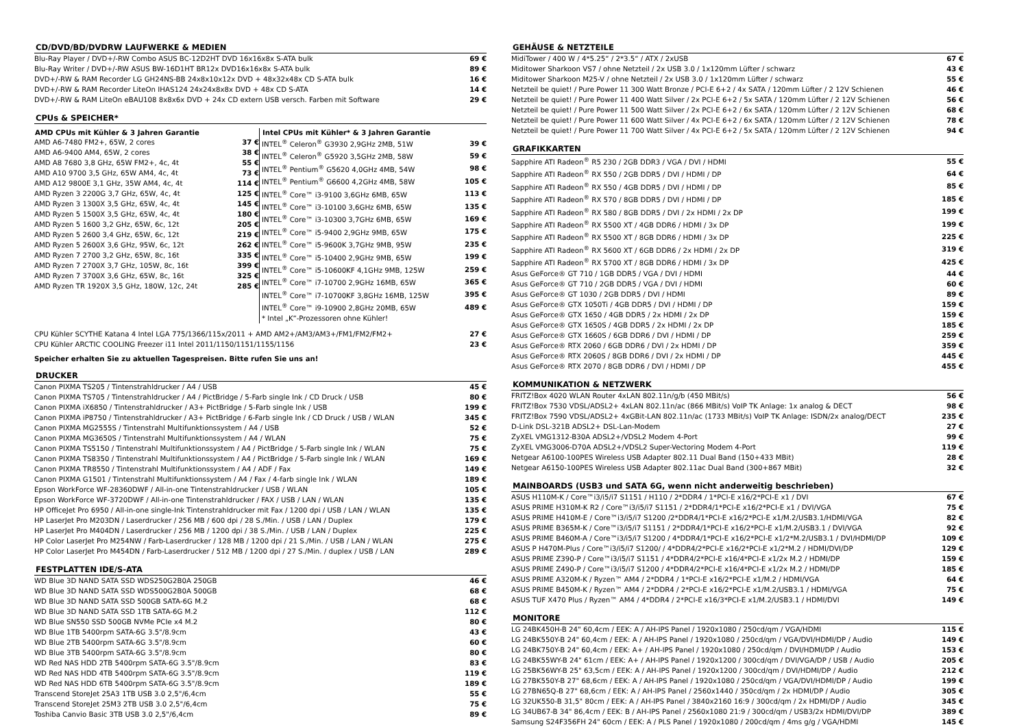CD/DVD/BD/DVDRW LAUFWERKE & MEDIEN
| Blu-Ray Player / DVD+/-RW Combo ASUS BC-12D2HT DVD 16x16x8x S-ATA bulk | 69 € |
| Blu-Ray Writer / DVD+/-RW ASUS BW-16D1HT BR12x DVD16x16x8x S-ATA bulk | 89 € |
| DVD+/-RW & RAM Recorder LG GH24NS-BB 24x8x10x12x DVD + 48x32x48x CD S-ATA bulk | 16 € |
| DVD+/-RW & RAM Recorder LiteOn IHAS124 24x24x8x8x DVD + 48x CD S-ATA | 14 € |
| DVD+/-RW & RAM LiteOn eBAU108 8x8x6x DVD + 24x CD extern USB versch. Farben mit Software | 29 € |
CPUs & SPEICHER*
| AMD CPUs mit Kühler & 3 Jahren Garantie | |
| --- | --- |
| AMD A6-7480 FM2+, 65W, 2 cores | 37 € |
| AMD A6-9400 AM4, 65W, 2 cores | 38 € |
| AMD A8 7680 3,8 GHz, 65W FM2+, 4c, 4t | 55 € |
| AMD A10 9700 3,5 GHz, 65W AM4, 4c, 4t | 73 € |
| AMD A12 9800E 3,1 GHz, 35W AM4, 4c, 4t | 114 € |
| AMD Ryzen 3 2200G 3,7 GHz, 65W, 4c, 4t | 125 € |
| AMD Ryzen 3 1300X 3,5 GHz, 65W, 4c, 4t | 145 € |
| AMD Ryzen 5 1500X 3,5 GHz, 65W, 4c, 4t | 180 € |
| AMD Ryzen 5 1600 3,2 GHz, 65W, 6c, 12t | 205 € |
| AMD Ryzen 5 2600 3,4 GHz, 65W, 6c, 12t | 219 € |
| AMD Ryzen 5 2600X 3,6 GHz, 95W, 6c, 12t | 262 € |
| AMD Ryzen 7 2700 3,2 GHz, 65W, 8c, 16t | 335 € |
| AMD Ryzen 7 2700X 3,7 GHz, 105W, 8c, 16t | 399 € |
| AMD Ryzen 7 3700X 3,6 GHz, 65W, 8c, 16t | 325 € |
| AMD Ryzen TR 1920X 3,5 GHz, 180W, 12c, 24t | 285 € |
| Intel CPUs mit Kühler* & 3 Jahren Garantie | |
| --- | --- |
| INTEL<sup>®</sup> Celeron<sup>®</sup> G3930 2,9GHz 2MB, 51W | 39 € |
| INTEL<sup>®</sup> Celeron<sup>®</sup> G5920 3,5GHz 2MB, 58W | 59 € |
| INTEL<sup>®</sup> Pentium<sup>®</sup> G5620 4,0GHz 4MB, 54W | 98 € |
| INTEL<sup>®</sup> Pentium<sup>®</sup> G6600 4,2GHz 4MB, 58W | 105 € |
| INTEL<sup>®</sup> Core™ i3-9100 3,6GHz 6MB, 65W | 113 € |
| INTEL<sup>®</sup> Core™ i3-10100 3,6GHz 6MB, 65W | 135 € |
| INTEL<sup>®</sup> Core™ i3-10300 3,7GHz 6MB, 65W | 169 € |
| INTEL<sup>®</sup> Core™ i5-9400 2,9GHz 9MB, 65W | 175 € |
| INTEL<sup>®</sup> Core™ i5-9600K 3,7GHz 9MB, 95W | 235 € |
| INTEL<sup>®</sup> Core™ i5-10400 2,9GHz 9MB, 65W | 199 € |
| INTEL<sup>®</sup> Core™ i5-10600KF 4,1GHz 9MB, 125W | 259 € |
| INTEL<sup>®</sup> Core™ i7-10700 2,9GHz 16MB, 65W | 365 € |
| INTEL<sup>®</sup> Core™ i7-10700KF 3,8GHz 16MB, 125W | 395 € |
| INTEL<sup>®</sup> Core™ i9-10900 2,8GHz 20MB, 65W | 489 € |
| * Intel „K“-Prozessoren ohne Kühler! | |
| CPU Kühler SCYTHE Katana 4 Intel LGA 775/1366/115x/2011 + AMD AM2+/AM3/AM3+/FM1/FM2/FM2+ | 27 € |
| CPU Kühler ARCTIC COOLING Freezer i11 Intel 2011/1150/1151/1155/1156 | 23 € |
Speicher erhalten Sie zu aktuellen Tagespreisen. Bitte rufen Sie uns an!
DRUCKER
| Canon PIXMA TS205 / Tintenstrahldrucker / A4 / USB | 45 € |
| Canon PIXMA TS705 / Tintenstrahldrucker / A4 / PictBridge / 5-Farb single Ink / CD Druck / USB | 80 € |
| Canon PIXMA iX6850 / Tintenstrahldrucker / A3+ PictBridge / 5-Farb single Ink / USB | 199 € |
| Canon PIXMA iP8750 / Tintenstrahldrucker / A3+ PictBridge / 6-Farb single Ink / CD Druck / USB / WLAN | 345 € |
| Canon PIXMA MG2555S / Tintenstrahl Multifunktionssystem / A4 / USB | 52 € |
| Canon PIXMA MG3650S / Tintenstrahl Multifunktionssystem / A4 / WLAN | 75 € |
| Canon PIXMA TS5150 / Tintenstrahl Multifunktionssystem / A4 / PictBridge / 5-Farb single Ink / WLAN | 75 € |
| Canon PIXMA TS8350 / Tintenstrahl Multifunktionssystem / A4 / PictBridge / 5-Farb single Ink / WLAN | 169 € |
| Canon PIXMA TR8550 / Tintenstrahl Multifunktionssystem / A4 / ADF / Fax | 149 € |
| Canon PIXMA G1501 / Tintenstrahl Multifunktionssystem / A4 / Fax / 4-farb single Ink / WLAN | 189 € |
| Epson WorkForce WF-28360DWF / All-in-one Tintenstrahldrucker / USB / WLAN | 105 € |
| Epson WorkForce WF-3720DWF / All-in-one Tintenstrahldrucker / FAX / USB / LAN / WLAN | 135 € |
| HP OfficeJet Pro 6950 / All-in-one single-Ink Tintenstrahldrucker mit Fax / 1200 dpi / USB / LAN / WLAN | 135 € |
| HP LaserJet Pro M203DN / Laserdrucker / 256 MB / 600 dpi / 28 S./Min. / USB / LAN / Duplex | 179 € |
| HP LaserJet Pro M404DN / Laserdrucker / 256 MB / 1200 dpi / 38 S./Min. / USB / LAN / Duplex | 225 € |
| HP Color LaserJet Pro M254NW / Farb-Laserdrucker / 128 MB / 1200 dpi / 21 S./Min. / USB / LAN / WLAN | 275 € |
| HP Color LaserJet Pro M454DN / Farb-Laserdrucker / 512 MB / 1200 dpi / 27 S./Min. / duplex / USB / LAN | 289 € |
FESTPLATTEN IDE/S-ATA
| WD Blue 3D NAND SATA SSD WDS250G2B0A 250GB | 46 € |
| WD Blue 3D NAND SATA SSD WDS500G2B0A 500GB | 68 € |
| WD Blue 3D NAND SATA SSD 500GB SATA-6G M.2 | 68 € |
| WD Blue 3D NAND SATA SSD 1TB SATA-6G M.2 | 112 € |
| WD Blue SN550 SSD 500GB NVMe PCIe x4 M.2 | 80 € |
| WD Blue 1TB 5400rpm SATA-6G 3.5"/8.9cm | 43 € |
| WD Blue 2TB 5400rpm SATA-6G 3.5"/8.9cm | 60 € |
| WD Blue 3TB 5400rpm SATA-6G 3.5"/8.9cm | 80 € |
| WD Red NAS HDD 2TB 5400rpm SATA-6G 3.5"/8.9cm | 83 € |
| WD Red NAS HDD 4TB 5400rpm SATA-6G 3.5"/8.9cm | 119 € |
| WD Red NAS HDD 6TB 5400rpm SATA-6G 3.5"/8.9cm | 189 € |
| Transcend StoreJet 25A3 1TB USB 3.0 2,5"/6,4cm | 55 € |
| Transcend StoreJet 25M3 2TB USB 3.0 2,5"/6,4cm | 75 € |
| Toshiba Canvio Basic 3TB USB 3.0 2,5"/6,4cm | 89 € |
GEHÄUSE & NETZTEILE
| MidiTower / 400 W / 4*5.25“ / 2*3.5“ / ATX / 2xUSB | 67 € |
| Miditower Sharkoon VS7 / ohne Netzteil / 2x USB 3.0 / 1x120mm Lüfter / schwarz | 43 € |
| Miditower Sharkoon M25-V / ohne Netzteil / 2x USB 3.0 / 1x120mm Lüfter / schwarz | 55 € |
| Netzteil be quiet! / Pure Power 11 300 Watt Bronze / PCI-E 6+2 / 4x SATA / 120mm Lüfter / 2 12V Schienen | 46 € |
| Netzteil be quiet! / Pure Power 11 400 Watt Silver / 2x PCI-E 6+2 / 5x SATA / 120mm Lüfter / 2 12V Schienen | 56 € |
| Netzteil be quiet! / Pure Power 11 500 Watt Silver / 2x PCI-E 6+2 / 6x SATA / 120mm Lüfter / 2 12V Schienen | 68 € |
| Netzteil be quiet! / Pure Power 11 600 Watt Silver / 4x PCI-E 6+2 / 6x SATA / 120mm Lüfter / 2 12V Schienen | 78 € |
| Netzteil be quiet! / Pure Power 11 700 Watt Silver / 4x PCI-E 6+2 / 5x SATA / 120mm Lüfter / 2 12V Schienen | 94 € |
GRAFIKKARTEN
| Sapphire ATI Radeon<sup>®</sup> R5 230 / 2GB DDR3 / VGA / DVI / HDMI | 55 € |
| Sapphire ATI Radeon<sup>®</sup> RX 550 / 2GB DDR5 / DVI / HDMI / DP | 64 € |
| Sapphire ATI Radeon<sup>®</sup> RX 550 / 4GB DDR5 / DVI / HDMI / DP | 85 € |
| Sapphire ATI Radeon<sup>®</sup> RX 570 / 8GB DDR5 / DVI / HDMI / DP | 185 € |
| Sapphire ATI Radeon<sup>®</sup> RX 580 / 8GB DDR5 / DVI / 2x HDMI / 2x DP | 199 € |
| Sapphire ATI Radeon<sup>®</sup> RX 5500 XT / 4GB DDR6 / HDMI / 3x DP | 199 € |
| Sapphire ATI Radeon<sup>®</sup> RX 5500 XT / 8GB DDR6 / HDMI / 3x DP | 225 € |
| Sapphire ATI Radeon<sup>®</sup> RX 5600 XT / 6GB DDR6 / 2x HDMI / 2x DP | 319 € |
| Sapphire ATI Radeon<sup>®</sup> RX 5700 XT / 8GB DDR6 / HDMI / 3x DP | 425 € |
| Asus GeForce® GT 710 / 1GB DDR5 / VGA / DVI / HDMI | 44 € |
| Asus GeForce® GT 710 / 2GB DDR5 / VGA / DVI / HDMI | 60 € |
| Asus GeForce® GT 1030 / 2GB DDR5 / DVI / HDMI | 89 € |
| Asus GeForce® GTX 1050Ti / 4GB DDR5 / DVI / HDMI / DP | 159 € |
| Asus GeForce® GTX 1650 / 4GB DDR5 / 2x HDMI / 2x DP | 159 € |
| Asus GeForce® GTX 1650S / 4GB DDR5 / 2x HDMI / 2x DP | 185 € |
| Asus GeForce® GTX 1660S / 6GB DDR6 / DVI / HDMI / DP | 259 € |
| Asus GeForce® RTX 2060 / 6GB DDR6 / DVI / 2x HDMI / DP | 359 € |
| Asus GeForce® RTX 2060S / 8GB DDR6 / DVI / 2x HDMI / DP | 445 € |
| Asus GeForce® RTX 2070 / 8GB DDR6 / DVI / HDMI / DP | 455 € |
KOMMUNIKATION & NETZWERK
| FRITZ!Box 4020 WLAN Router 4xLAN 802.11n/g/b (450 MBit/s) | 56 € |
| FRITZ!Box 7530 VDSL/ADSL2+ 4xLAN 802.11n/ac (866 MBit/s) VoIP TK Anlage: 1x analog & DECT | 98 € |
| FRITZ!Box 7590 VDSL/ADSL2+ 4xGBit-LAN 802.11n/ac (1733 MBit/s) VoIP TK Anlage: ISDN/2x analog/DECT | 235 € |
| D-Link DSL-321B ADSL2+ DSL-Lan-Modem | 27 € |
| ZyXEL VMG1312-B30A ADSL2+/VDSL2 Modem 4-Port | 99 € |
| ZyXEL VMG3006-D70A ADSL2+/VDSL2 Super-Vectoring Modem 4-Port | 119 € |
| Netgear A6100-100PES Wireless USB Adapter 802.11 Dual Band (150+433 MBit) | 28 € |
| Netgear A6150-100PES Wireless USB Adapter 802.11ac Dual Band (300+867 MBit) | 32 € |
MAINBOARDS (USB3 und SATA 6G, wenn nicht anderweitig beschrieben)
| ASUS H110M-K / Core™i3/i5/i7 S1151 / H110 / 2*DDR4 / 1*PCI-E x16/2*PCI-E x1 / DVI | 67 € |
| ASUS PRIME H310M-K R2 / Core™i3/i5/i7 S1151 / 2*DDR4/1*PCI-E x16/2*PCI-E x1 / DVI/VGA | 75 € |
| ASUS PRIME H410M-E / Core™i3/i5/i7 S1200 /2*DDR4/1*PCI-E x16/2*PCI-E x1/M.2/USB3.1/HDMI/VGA | 82 € |
| ASUS PRIME B365M-K / Core™i3/i5/i7 S1151 / 2*DDR4/1*PCI-E x16/2*PCI-E x1/M.2/USB3.1 / DVI/VGA | 92 € |
| ASUS PRIME B460M-A / Core™i3/i5/i7 S1200 / 4*DDR4/1*PCI-E x16/2*PCI-E x1/2*M.2/USB3.1 / DVI/HDMI/DP | 109 € |
| ASUS P H470M-Plus / Core™i3/i5/i7 S1200/ / 4*DDR4/2*PCI-E x16/2*PCI-E x1/2*M.2 / HDMI/DVI/DP | 129 € |
| ASUS PRIME Z390-P / Core™i3/i5/i7 S1151 / 4*DDR4/2*PCI-E x16/4*PCI-E x1/2x M.2 / HDMI/DP | 159 € |
| ASUS PRIME Z490-P / Core™i3/i5/i7 S1200 / 4*DDR4/2*PCI-E x16/4*PCI-E x1/2x M.2 / HDMI/DP | 185 € |
| ASUS PRIME A320M-K / Ryzen™ AM4 / 2*DDR4 / 1*PCI-E x16/2*PCI-E x1/M.2 / HDMI/VGA | 64 € |
| ASUS PRIME B450M-K / Ryzen™ AM4 / 2*DDR4 / 2*PCI-E x16/2*PCI-E x1/M.2/USB3.1 / HDMI/VGA | 75 € |
| ASUS TUF X470 Plus / Ryzen™ AM4 / 4*DDR4 / 2*PCI-E x16/3*PCI-E x1/M.2/USB3.1 / HDMI/DVI | 149 € |
MONITORE
| LG 24BK450H-B 24" 60,4cm / EEK: A / AH-IPS Panel / 1920x1080 / 250cd/qm / VGA/HDMI | 115 € |
| LG 24BK550Y-B 24" 60,4cm / EEK: A / AH-IPS Panel / 1920x1080 / 250cd/qm / VGA/DVI/HDMI/DP / Audio | 149 € |
| LG 24BK750Y-B 24" 60,4cm / EEK: A+ / AH-IPS Panel / 1920x1080 / 250cd/qm / DVI/HDMI/DP / Audio | 153 € |
| LG 24BK55WY-B 24" 61cm / EEK: A+ / AH-IPS Panel / 1920x1200 / 300cd/qm / DVI/VGA/DP / USB / Audio | 205 € |
| LG 25BK56WY-B 25" 63,5cm / EEK: A / AH-IPS Panel / 1920x1200 / 300cd/qm / DVI/HDMI/DP / Audio | 212 € |
| LG 27BK550Y-B 27" 68,6cm / EEK: A / AH-IPS Panel / 1920x1080 / 250cd/qm / VGA/DVI/HDMI/DP / Audio | 199 € |
| LG 27BN65Q-B 27" 68,6cm / EEK: A / AH-IPS Panel / 2560x1440 / 350cd/qm / 2x HDMI/DP / Audio | 305 € |
| LG 32UK550-B 31,5" 80cm / EEK: A / AH-IPS Panel / 3840x2160 16:9 / 300cd/qm / 2x HDMI/DP / Audio | 345 € |
| LG 34UB67-B 34" 86,4cm / EEK: B / AH-IPS Panel / 2560x1080 21:9 / 300cd/qm / USB3/2x HDMI/DVI/DP | 389 € |
| Samsung S24F356FH 24" 60cm / EEK: A / PLS Panel / 1920x1080 / 200cd/qm / 4ms g/g / VGA/HDMI | 145 € |